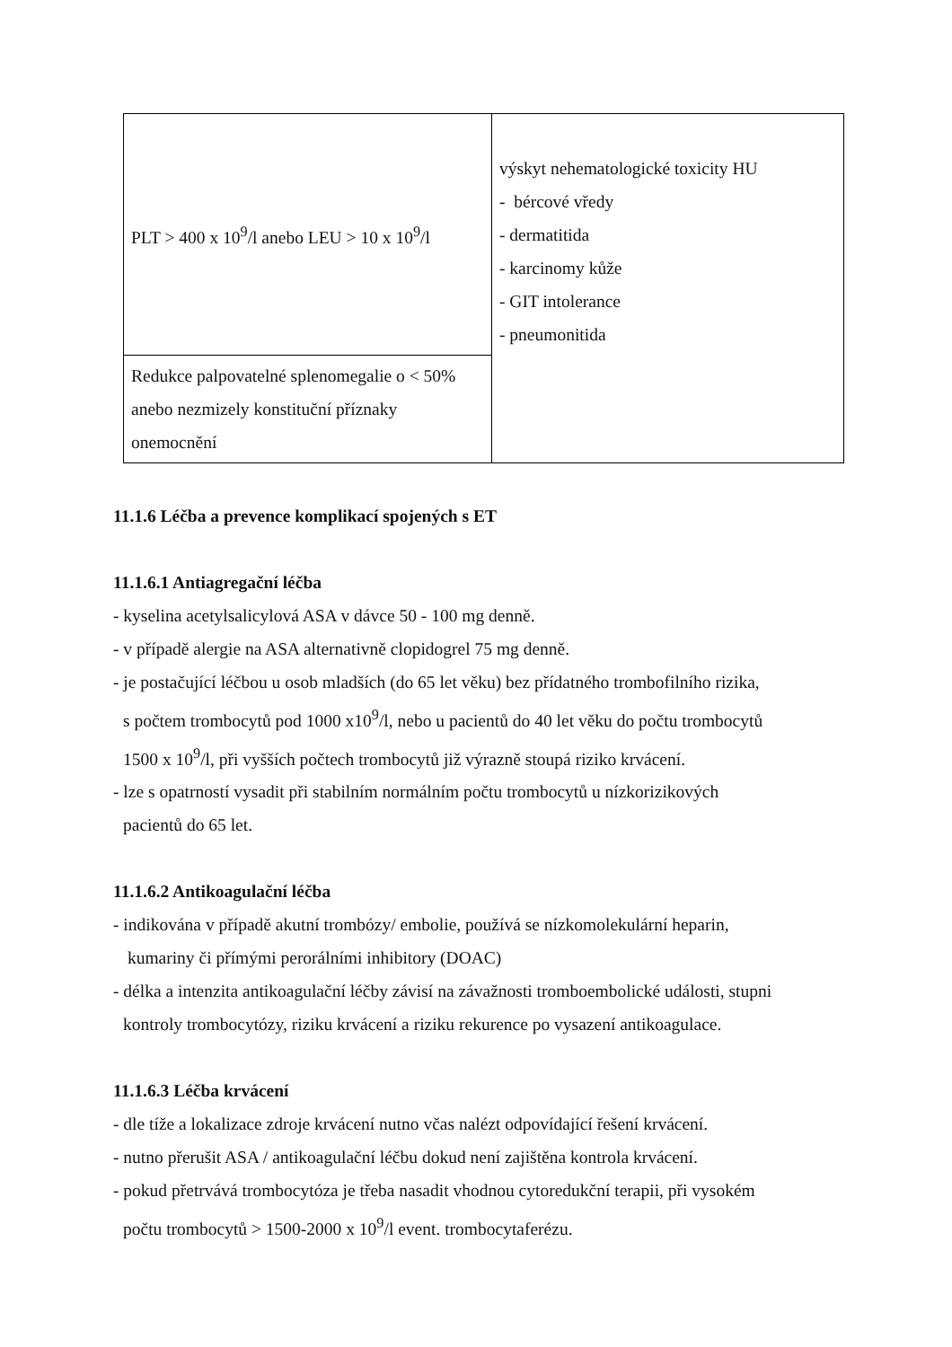| PLT > 400 x 10<sup>9</sup>/l anebo LEU > 10 x 10<sup>9</sup>/l | výskyt nehematologické toxicity HU - bércové vředy - dermatitida - karcinomy kůže - GIT intolerance - pneumonitida |
| Redukce palpovatelné splenomegalie o < 50% anebo nezmizely konstituční příznaky onemocnění | |
11.1.6 Léčba a prevence komplikací spojených s ET
11.1.6.1 Antiagregační léčba
- kyselina acetylsalicylová ASA v dávce 50 - 100 mg denně.
- v případě alergie na ASA alternativně clopidogrel 75 mg denně.
- je postačující léčbou u osob mladších (do 65 let věku) bez přídatného trombofilního rizika,
s počtem trombocytů pod 1000 x10<sup>9</sup>/l, nebo u pacientů do 40 let věku do počtu trombocytů
1500 x 10<sup>9</sup>/l, při vyšších počtech trombocytů již výrazně stoupá riziko krvácení.
- lze s opatrností vysadit při stabilním normálním počtu trombocytů u nízkorizikových
pacientů do 65 let.
11.1.6.2 Antikoagulační léčba
- indikována v případě akutní trombózy/ embolie, používá se nízkomolekulární heparin,
kumariny či přímými perorálními inhibitory (DOAC)
- délka a intenzita antikoagulační léčby závisí na závažnosti tromboembolické události, stupni
kontroly trombocytózy, riziku krvácení a riziku rekurence po vysazení antikoagulace.
11.1.6.3 Léčba krvácení
- dle tíže a lokalizace zdroje krvácení nutno včas nalézt odpovídající řešení krvácení.
- nutno přerušit ASA / antikoagulační léčbu dokud není zajištěna kontrola krvácení.
- pokud přetrvává trombocytóza je třeba nasadit vhodnou cytoredukční terapii, při vysokém
počtu trombocytů > 1500-2000 x 10<sup>9</sup>/l event. trombocytaferézu.